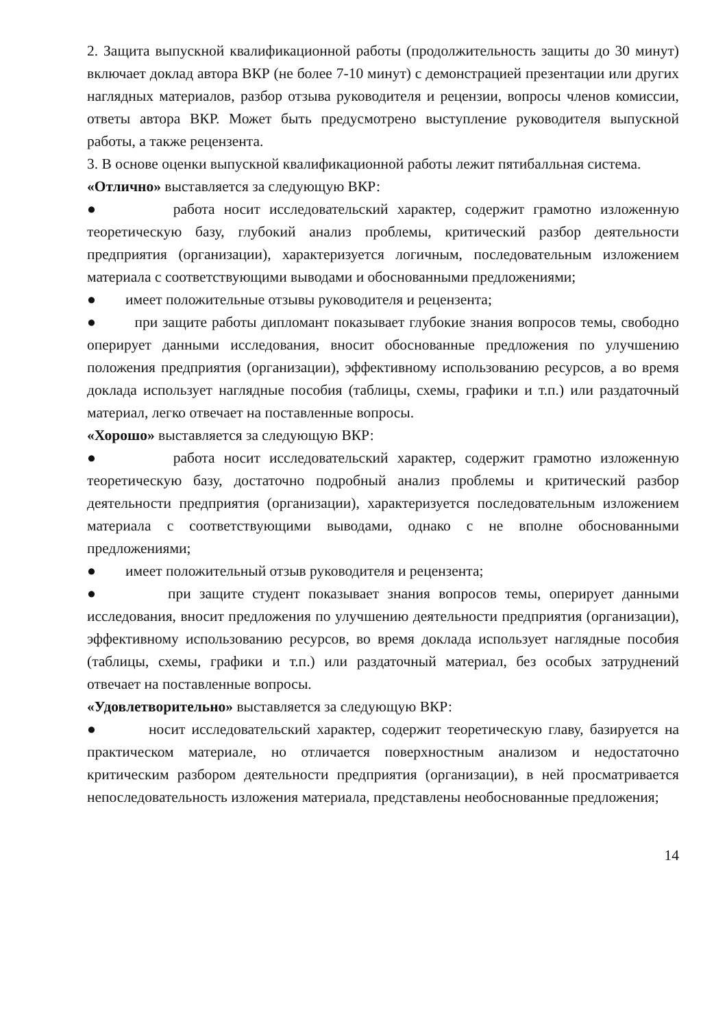2. Защита выпускной квалификационной работы (продолжительность защиты до 30 минут) включает доклад автора ВКР (не более 7-10 минут) с демонстрацией презентации или других наглядных материалов, разбор отзыва руководителя и рецензии, вопросы членов комиссии, ответы автора ВКР. Может быть предусмотрено выступление руководителя выпускной работы, а также рецензента.
3. В основе оценки выпускной квалификационной работы лежит пятибалльная система.
«Отлично» выставляется за следующую ВКР:
● работа носит исследовательский характер, содержит грамотно изложенную теоретическую базу, глубокий анализ проблемы, критический разбор деятельности предприятия (организации), характеризуется логичным, последовательным изложением материала с соответствующими выводами и обоснованными предложениями;
● имеет положительные отзывы руководителя и рецензента;
● при защите работы дипломант показывает глубокие знания вопросов темы, свободно оперирует данными исследования, вносит обоснованные предложения по улучшению положения предприятия (организации), эффективному использованию ресурсов, а во время доклада использует наглядные пособия (таблицы, схемы, графики и т.п.) или раздаточный материал, легко отвечает на поставленные вопросы.
«Хорошо» выставляется за следующую ВКР:
● работа носит исследовательский характер, содержит грамотно изложенную теоретическую базу, достаточно подробный анализ проблемы и критический разбор деятельности предприятия (организации), характеризуется последовательным изложением материала с соответствующими выводами, однако с не вполне обоснованными предложениями;
● имеет положительный отзыв руководителя и рецензента;
● при защите студент показывает знания вопросов темы, оперирует данными исследования, вносит предложения по улучшению деятельности предприятия (организации), эффективному использованию ресурсов, во время доклада использует наглядные пособия (таблицы, схемы, графики и т.п.) или раздаточный материал, без особых затруднений отвечает на поставленные вопросы.
«Удовлетворительно» выставляется за следующую ВКР:
● носит исследовательский характер, содержит теоретическую главу, базируется на практическом материале, но отличается поверхностным анализом и недостаточно критическим разбором деятельности предприятия (организации), в ней просматривается непоследовательность изложения материала, представлены необоснованные предложения;
14